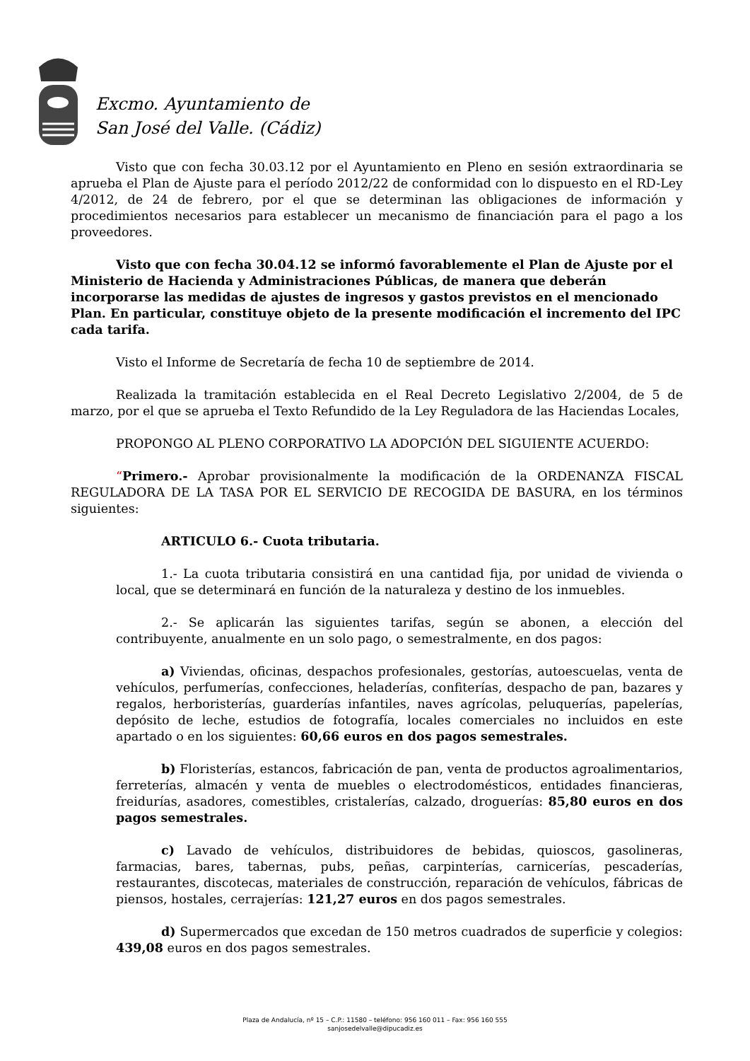Excmo. Ayuntamiento de
San José del Valle. (Cádiz)
Visto que con fecha 30.03.12 por el Ayuntamiento en Pleno en sesión extraordinaria se aprueba el Plan de Ajuste para el período 2012/22 de conformidad con lo dispuesto en el RD-Ley 4/2012, de 24 de febrero, por el que se determinan las obligaciones de información y procedimientos necesarios para establecer un mecanismo de financiación para el pago a los proveedores.
Visto que con fecha 30.04.12 se informó favorablemente el Plan de Ajuste por el Ministerio de Hacienda y Administraciones Públicas, de manera que deberán incorporarse las medidas de ajustes de ingresos y gastos previstos en el mencionado Plan. En particular, constituye objeto de la presente modificación el incremento del IPC cada tarifa.
Visto el Informe de Secretaría de fecha 10 de septiembre de 2014.
Realizada la tramitación establecida en el Real Decreto Legislativo 2/2004, de 5 de marzo, por el que se aprueba el Texto Refundido de la Ley Reguladora de las Haciendas Locales,
PROPONGO AL PLENO CORPORATIVO LA ADOPCIÓN DEL SIGUIENTE ACUERDO:
“Primero.- Aprobar provisionalmente la modificación de la ORDENANZA FISCAL REGULADORA DE LA TASA POR EL SERVICIO DE RECOGIDA DE BASURA, en los términos siguientes:
ARTICULO 6.- Cuota tributaria.
1.- La cuota tributaria consistirá en una cantidad fija, por unidad de vivienda o local, que se determinará en función de la naturaleza y destino de los inmuebles.
2.- Se aplicarán las siguientes tarifas, según se abonen, a elección del contribuyente, anualmente en un solo pago, o semestralmente, en dos pagos:
a) Viviendas, oficinas, despachos profesionales, gestorías, autoescuelas, venta de vehículos, perfumerías, confecciones, heladerías, confiterías, despacho de pan, bazares y regalos, herboristerías, guarderías infantiles, naves agrícolas, peluquerías, papelerías, depósito de leche, estudios de fotografía, locales comerciales no incluidos en este apartado o en los siguientes: 60,66 euros en dos pagos semestrales.
b) Floristerías, estancos, fabricación de pan, venta de productos agroalimentarios, ferreterías, almacén y venta de muebles o electrodomésticos, entidades financieras, freidurías, asadores, comestibles, cristalerías, calzado, droguerías: 85,80 euros en dos pagos semestrales.
c) Lavado de vehículos, distribuidores de bebidas, quioscos, gasolineras, farmacias, bares, tabernas, pubs, peñas, carpinterías, carnicerías, pescaderías, restaurantes, discotecas, materiales de construcción, reparación de vehículos, fábricas de piensos, hostales, cerrajerías: 121,27 euros en dos pagos semestrales.
d) Supermercados que excedan de 150 metros cuadrados de superficie y colegios: 439,08 euros en dos pagos semestrales.
Plaza de Andalucía, nº 15 – C.P.: 11580 – teléfono: 956 160 011 – Fax: 956 160 555
sanjosedelvalle@dipucadiz.es